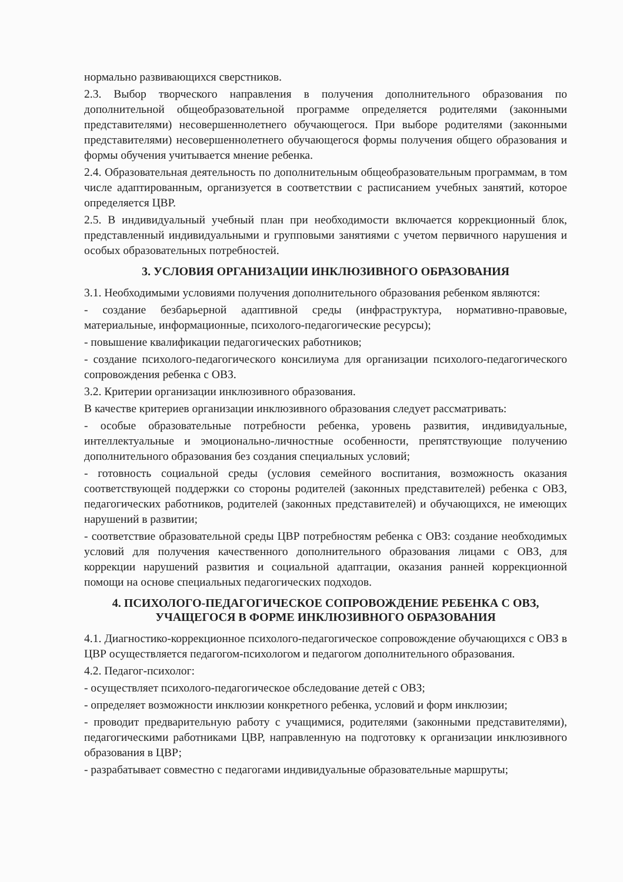нормально развивающихся сверстников.
2.3. Выбор творческого направления в получения дополнительного образования по дополнительной общеобразовательной программе определяется родителями (законными представителями) несовершеннолетнего обучающегося. При выборе родителями (законными представителями) несовершеннолетнего обучающегося формы получения общего образования и формы обучения учитывается мнение ребенка.
2.4. Образовательная деятельность по дополнительным общеобразовательным программам, в том числе адаптированным, организуется в соответствии с расписанием учебных занятий, которое определяется ЦВР.
2.5. В индивидуальный учебный план при необходимости включается коррекционный блок, представленный индивидуальными и групповыми занятиями с учетом первичного нарушения и особых образовательных потребностей.
3. УСЛОВИЯ ОРГАНИЗАЦИИ ИНКЛЮЗИВНОГО ОБРАЗОВАНИЯ
3.1. Необходимыми условиями получения дополнительного образования ребенком являются:
- создание безбарьерной адаптивной среды (инфраструктура, нормативно-правовые, материальные, информационные, психолого-педагогические ресурсы);
- повышение квалификации педагогических работников;
- создание психолого-педагогического консилиума для организации психолого-педагогического сопровождения ребенка с ОВЗ.
3.2. Критерии организации инклюзивного образования.
В качестве критериев организации инклюзивного образования следует рассматривать:
- особые образовательные потребности ребенка, уровень развития, индивидуальные, интеллектуальные и эмоционально-личностные особенности, препятствующие получению дополнительного образования без создания специальных условий;
- готовность социальной среды (условия семейного воспитания, возможность оказания соответствующей поддержки со стороны родителей (законных представителей) ребенка с ОВЗ, педагогических работников, родителей (законных представителей) и обучающихся, не имеющих нарушений в развитии;
- соответствие образовательной среды ЦВР потребностям ребенка с ОВЗ: создание необходимых условий для получения качественного дополнительного образования лицами с ОВЗ, для коррекции нарушений развития и социальной адаптации, оказания ранней коррекционной помощи на основе специальных педагогических подходов.
4. ПСИХОЛОГО-ПЕДАГОГИЧЕСКОЕ СОПРОВОЖДЕНИЕ РЕБЕНКА С ОВЗ,
УЧАЩЕГОСЯ В ФОРМЕ ИНКЛЮЗИВНОГО ОБРАЗОВАНИЯ
4.1. Диагностико-коррекционное психолого-педагогическое сопровождение обучающихся с ОВЗ в ЦВР осуществляется педагогом-психологом и педагогом дополнительного образования.
4.2. Педагог-психолог:
- осуществляет психолого-педагогическое обследование детей с ОВЗ;
- определяет возможности инклюзии конкретного ребенка, условий и форм инклюзии;
- проводит предварительную работу с учащимися, родителями (законными представителями), педагогическими работниками ЦВР, направленную на подготовку к организации инклюзивного образования в ЦВР;
- разрабатывает совместно с педагогами индивидуальные образовательные маршруты;